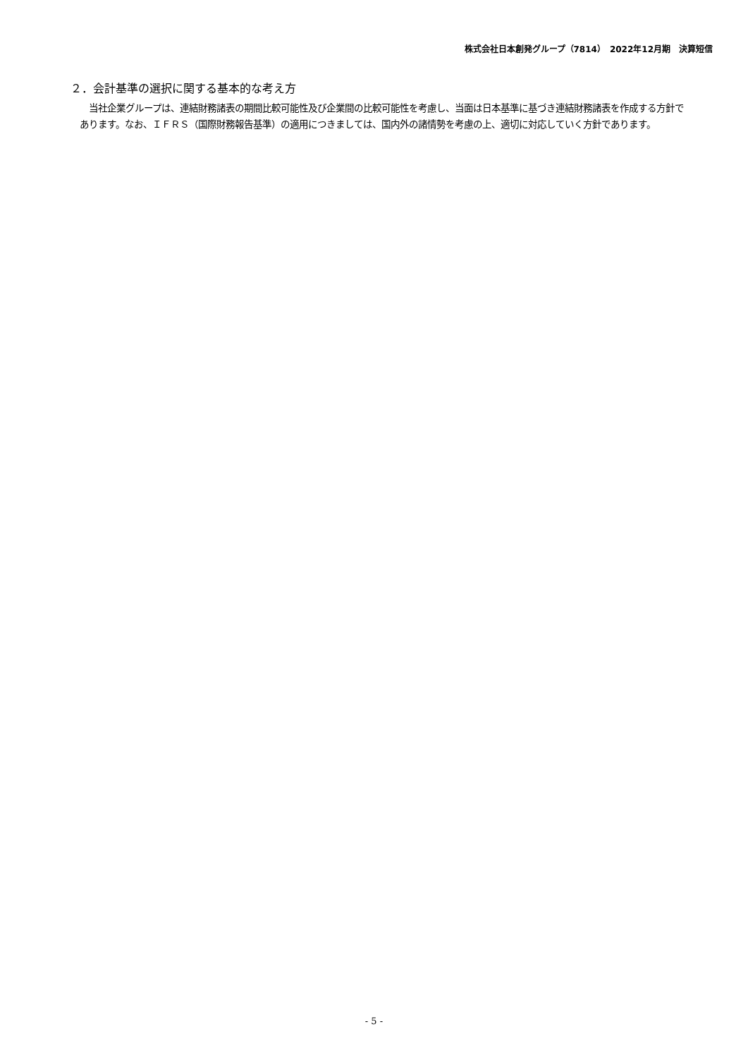株式会社日本創発グループ（7814）　2022年12月期　決算短信
２．会計基準の選択に関する基本的な考え方
当社企業グループは、連結財務諸表の期間比較可能性及び企業間の比較可能性を考慮し、当面は日本基準に基づき連結財務諸表を作成する方針であります。なお、ＩＦＲＳ（国際財務報告基準）の適用につきましては、国内外の諸情勢を考慮の上、適切に対応していく方針であります。
- 5 -